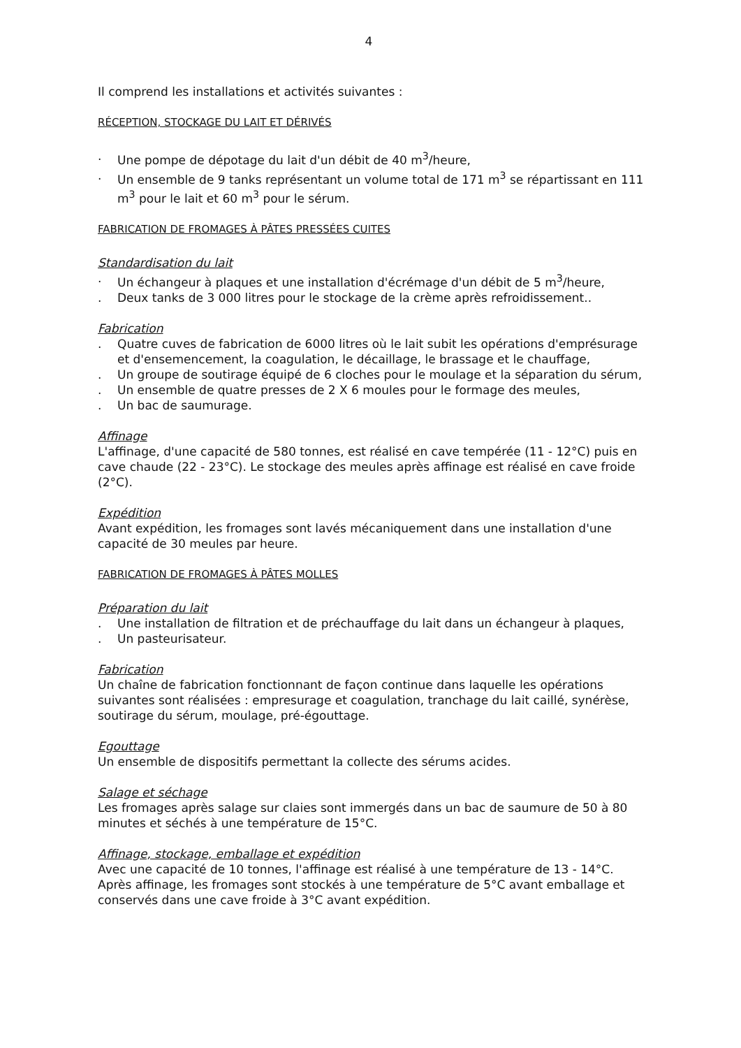4
Il comprend les installations et activités suivantes :
RÉCEPTION, STOCKAGE DU LAIT ET DÉRIVÉS
. Une pompe de dépotage du lait d'un débit de 40 m<sup>3</sup>/heure,
. Un ensemble de 9 tanks représentant un volume total de 171 m<sup>3</sup> se répartissant en 111 m<sup>3</sup> pour le lait et 60 m<sup>3</sup> pour le sérum.
FABRICATION DE FROMAGES À PÂTES PRESSÉES CUITES
Standardisation du lait
. Un échangeur à plaques et une installation d'écrémage d'un débit de 5 m<sup>3</sup>/heure,
. Deux tanks de 3 000 litres pour le stockage de la crème après refroidissement..
Fabrication
. Quatre cuves de fabrication de 6000 litres où le lait subit les opérations d'emprésurage et d'ensemencement, la coagulation, le décaillage, le brassage et le chauffage,
. Un groupe de soutirage équipé de 6 cloches pour le moulage et la séparation du sérum,
. Un ensemble de quatre presses de 2 X 6 moules pour le formage des meules,
. Un bac de saumurage.
Affinage
L'affinage, d'une capacité de 580 tonnes, est réalisé en cave tempérée (11 - 12°C) puis en cave chaude (22 - 23°C). Le stockage des meules après affinage est réalisé en cave froide (2°C).
Expédition
Avant expédition, les fromages sont lavés mécaniquement dans une installation d'une capacité de 30 meules par heure.
FABRICATION DE FROMAGES À PÂTES MOLLES
Préparation du lait
. Une installation de filtration et de préchauffage du lait dans un échangeur à plaques,
. Un pasteurisateur.
Fabrication
Un chaîne de fabrication fonctionnant de façon continue dans laquelle les opérations suivantes sont réalisées : empresurage et coagulation, tranchage du lait caillé, synérèse, soutirage du sérum, moulage, pré-égouttage.
Egouttage
Un ensemble de dispositifs permettant la collecte des sérums acides.
Salage et séchage
Les fromages après salage sur claies sont immergés dans un bac de saumure de 50 à 80 minutes et séchés à une température de 15°C.
Affinage, stockage, emballage et expédition
Avec une capacité de 10 tonnes, l'affinage est réalisé à une température de 13 - 14°C. Après affinage, les fromages sont stockés à une température de 5°C avant emballage et conservés dans une cave froide à 3°C avant expédition.